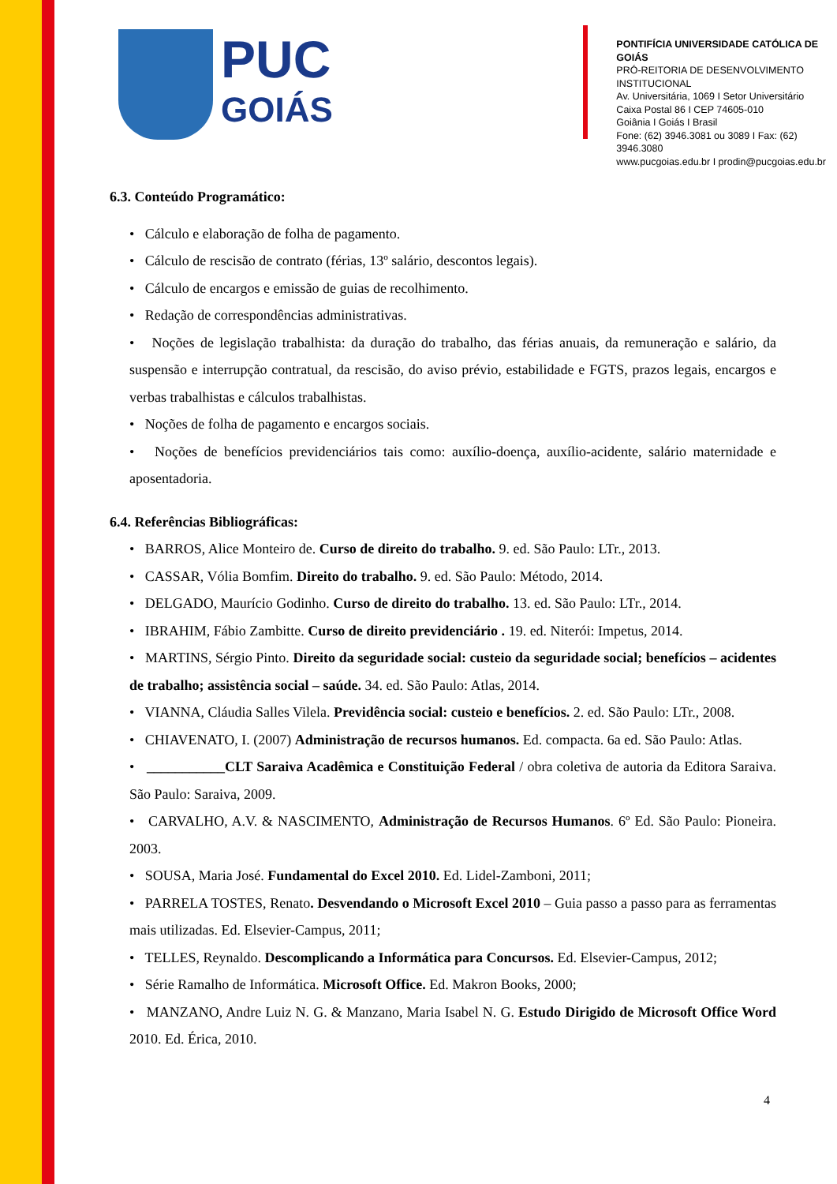PUC
GOIÁS
PONTIFÍCIA UNIVERSIDADE CATÓLICA DE GOIÁS
PRÓ-REITORIA DE DESENVOLVIMENTO INSTITUCIONAL
Av. Universitária, 1069 I Setor Universitário
Caixa Postal 86 I CEP 74605-010
Goiânia I Goiás I Brasil
Fone: (62) 3946.3081 ou 3089 I Fax: (62) 3946.3080
www.pucgoias.edu.br I prodin@pucgoias.edu.br
6.3. Conteúdo Programático:
• Cálculo e elaboração de folha de pagamento.
• Cálculo de rescisão de contrato (férias, 13º salário, descontos legais).
• Cálculo de encargos e emissão de guias de recolhimento.
• Redação de correspondências administrativas.
• Noções de legislação trabalhista: da duração do trabalho, das férias anuais, da remuneração e salário, da suspensão e interrupção contratual, da rescisão, do aviso prévio, estabilidade e FGTS, prazos legais, encargos e verbas trabalhistas e cálculos trabalhistas.
• Noções de folha de pagamento e encargos sociais.
• Noções de benefícios previdenciários tais como: auxílio-doença, auxílio-acidente, salário maternidade e aposentadoria.
6.4. Referências Bibliográficas:
• BARROS, Alice Monteiro de. Curso de direito do trabalho. 9. ed. São Paulo: LTr., 2013.
• CASSAR, Vólia Bomfim. Direito do trabalho. 9. ed. São Paulo: Método, 2014.
• DELGADO, Maurício Godinho. Curso de direito do trabalho. 13. ed. São Paulo: LTr., 2014.
• IBRAHIM, Fábio Zambitte. Curso de direito previdenciário . 19. ed. Niterói: Impetus, 2014.
• MARTINS, Sérgio Pinto. Direito da seguridade social: custeio da seguridade social; benefícios – acidentes de trabalho; assistência social – saúde. 34. ed. São Paulo: Atlas, 2014.
• VIANNA, Cláudia Salles Vilela. Previdência social: custeio e benefícios. 2. ed. São Paulo: LTr., 2008.
• CHIAVENATO, I. (2007) Administração de recursos humanos. Ed. compacta. 6a ed. São Paulo: Atlas.
• ___________CLT Saraiva Acadêmica e Constituição Federal / obra coletiva de autoria da Editora Saraiva. São Paulo: Saraiva, 2009.
• CARVALHO, A.V. & NASCIMENTO, Administração de Recursos Humanos. 6º Ed. São Paulo: Pioneira. 2003.
• SOUSA, Maria José. Fundamental do Excel 2010. Ed. Lidel-Zamboni, 2011;
• PARRELA TOSTES, Renato. Desvendando o Microsoft Excel 2010 – Guia passo a passo para as ferramentas mais utilizadas. Ed. Elsevier-Campus, 2011;
• TELLES, Reynaldo. Descomplicando a Informática para Concursos. Ed. Elsevier-Campus, 2012;
• Série Ramalho de Informática. Microsoft Office. Ed. Makron Books, 2000;
• MANZANO, Andre Luiz N. G. & Manzano, Maria Isabel N. G. Estudo Dirigido de Microsoft Office Word 2010. Ed. Érica, 2010.
4